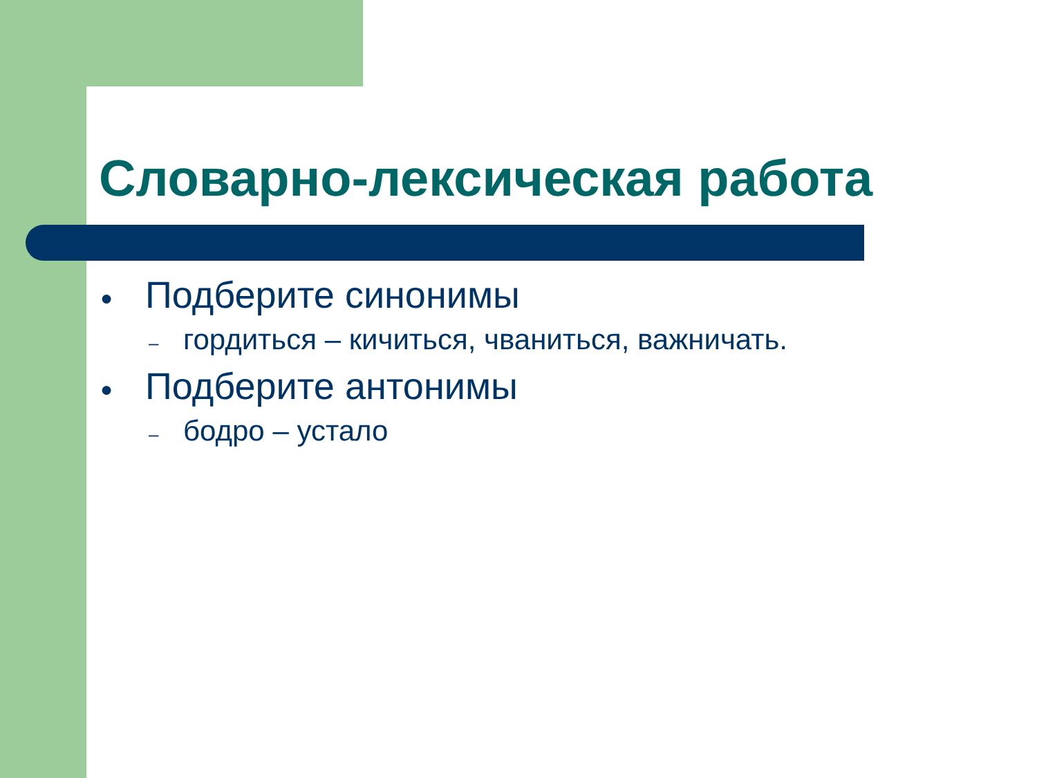Словарно-лексическая работа
● Подберите синонимы
– гордиться – кичиться, чваниться, важничать.
● Подберите антонимы
– бодро – устало